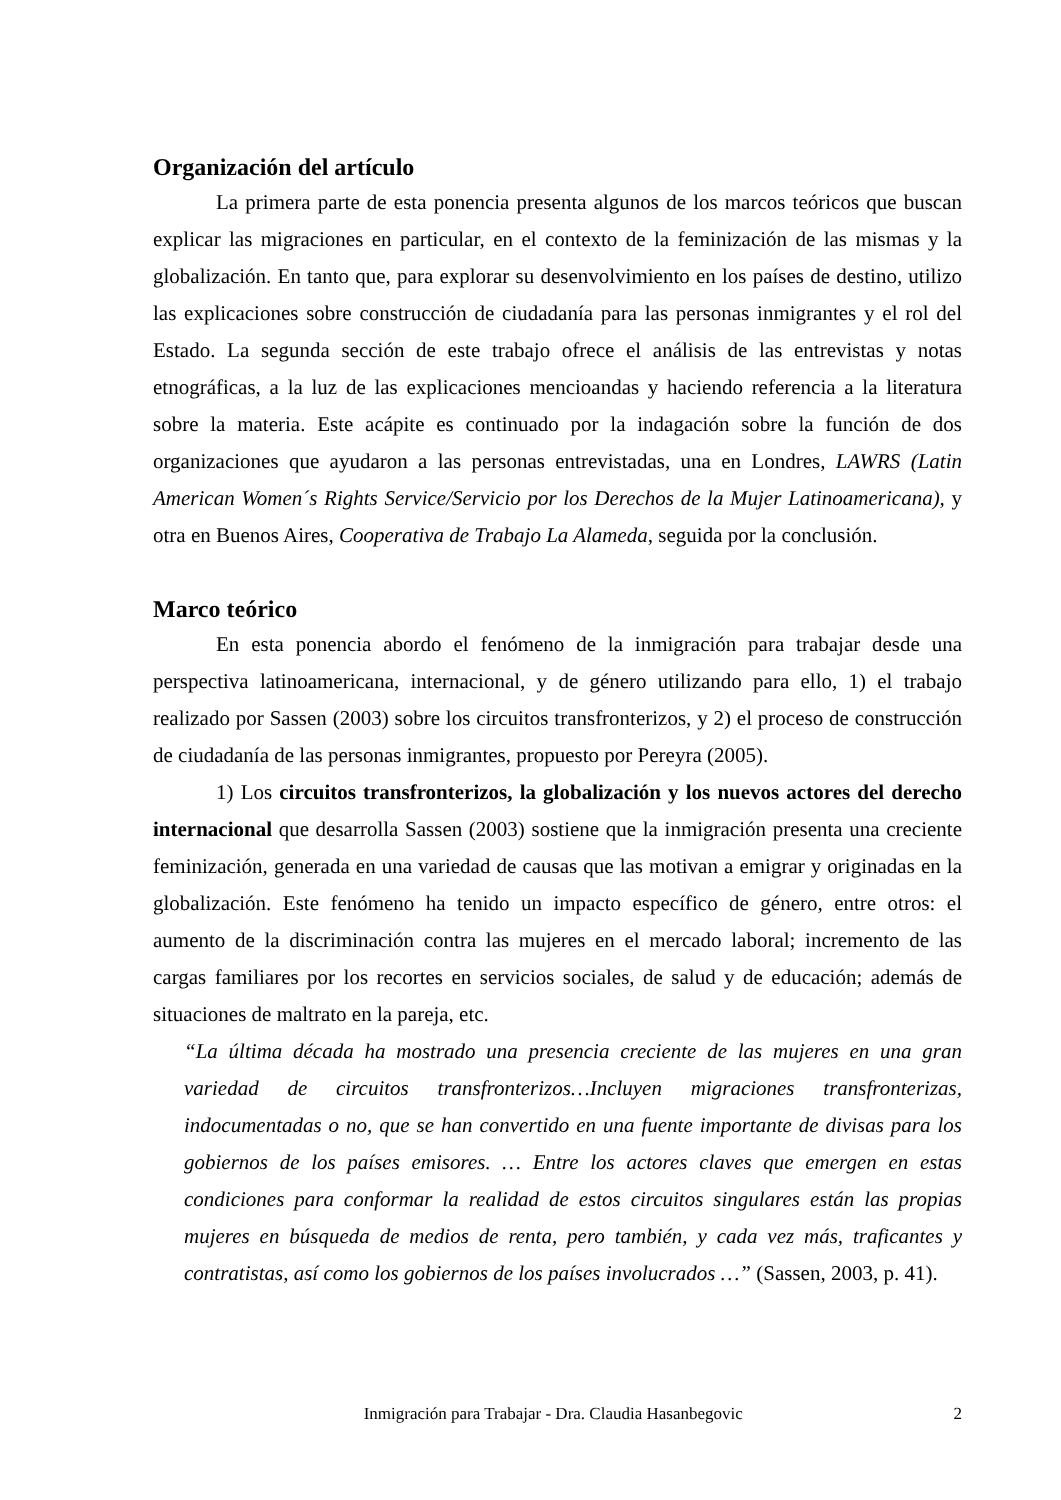Organización del artículo
La primera parte de esta ponencia presenta algunos de los marcos teóricos que buscan explicar las migraciones en particular, en el contexto de la feminización de las mismas y la globalización. En tanto que, para explorar su desenvolvimiento en los países de destino, utilizo las explicaciones sobre construcción de ciudadanía para las personas inmigrantes y el rol del Estado. La segunda sección de este trabajo ofrece el análisis de las entrevistas y notas etnográficas, a la luz de las explicaciones mencioandas y haciendo referencia a la literatura sobre la materia. Este acápite es continuado por la indagación sobre la función de dos organizaciones que ayudaron a las personas entrevistadas, una en Londres, LAWRS (Latin American Women´s Rights Service/Servicio por los Derechos de la Mujer Latinoamericana), y otra en Buenos Aires, Cooperativa de Trabajo La Alameda, seguida por la conclusión.
Marco teórico
En esta ponencia abordo el fenómeno de la inmigración para trabajar desde una perspectiva latinoamericana, internacional, y de género utilizando para ello, 1) el trabajo realizado por Sassen (2003) sobre los circuitos transfronterizos, y 2) el proceso de construcción de ciudadanía de las personas inmigrantes, propuesto por Pereyra (2005).
1) Los circuitos transfronterizos, la globalización y los nuevos actores del derecho internacional que desarrolla Sassen (2003) sostiene que la inmigración presenta una creciente feminización, generada en una variedad de causas que las motivan a emigrar y originadas en la globalización. Este fenómeno ha tenido un impacto específico de género, entre otros: el aumento de la discriminación contra las mujeres en el mercado laboral; incremento de las cargas familiares por los recortes en servicios sociales, de salud y de educación; además de situaciones de maltrato en la pareja, etc.
“La última década ha mostrado una presencia creciente de las mujeres en una gran variedad de circuitos transfronterizos…Incluyen migraciones transfronterizas, indocumentadas o no, que se han convertido en una fuente importante de divisas para los gobiernos de los países emisores. … Entre los actores claves que emergen en estas condiciones para conformar la realidad de estos circuitos singulares están las propias mujeres en búsqueda de medios de renta, pero también, y cada vez más, traficantes y contratistas, así como los gobiernos de los países involucrados …” (Sassen, 2003, p. 41).
Inmigración para Trabajar - Dra. Claudia Hasanbegovic 2